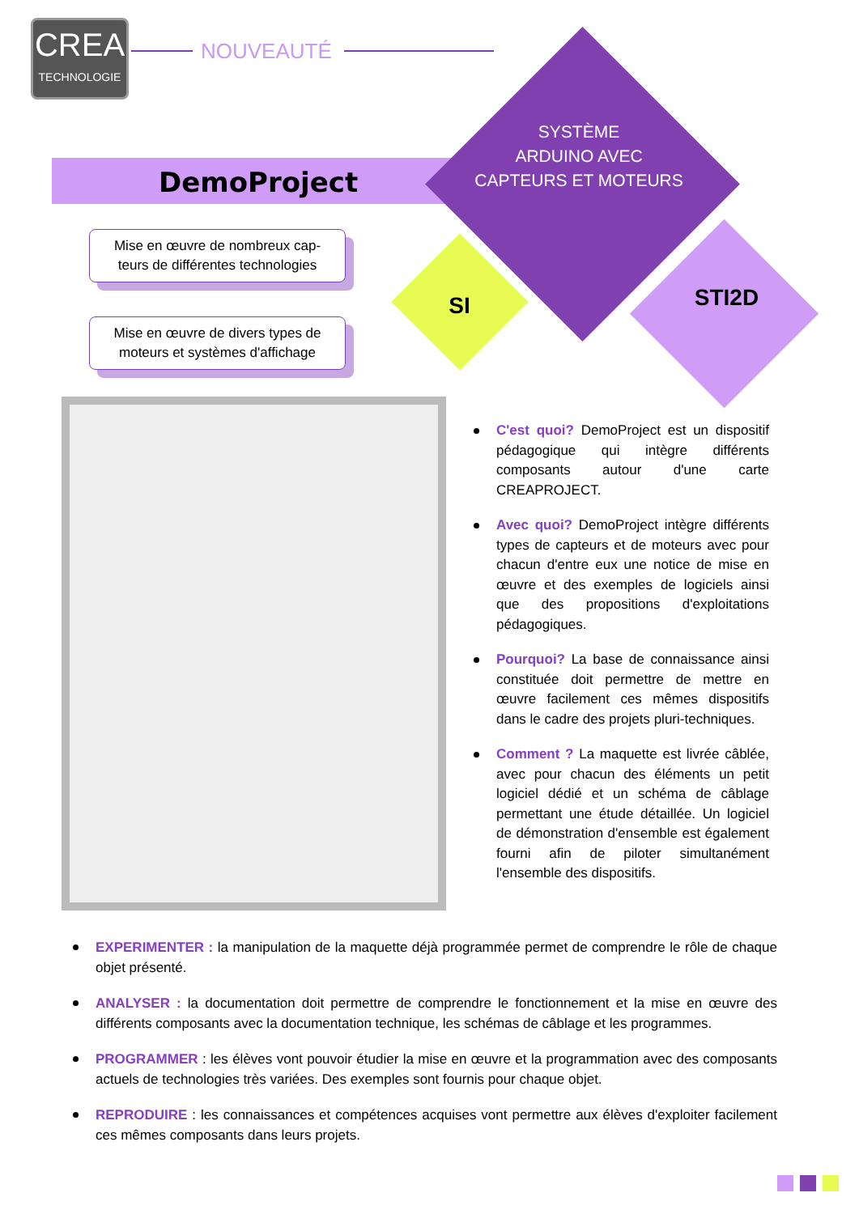CREA
TECHNOLOGIE
NOUVEAUTÉ
DemoProject
SYSTÈME
ARDUINO AVEC
CAPTEURS ET MOTEURS
SI STI2D
Mise en œuvre de nombreux cap-
teurs de différentes technologies
Mise en œuvre de divers types de
moteurs et systèmes d'affichage
C'est quoi? DemoProject est un dispositif pédagogique qui intègre différents composants autour d'une carte CREAPROJECT.
Avec quoi? DemoProject intègre différents types de capteurs et de moteurs avec pour chacun d'entre eux une notice de mise en œuvre et des exemples de logiciels ainsi que des propositions d'exploitations pédagogiques.
Pourquoi? La base de connaissance ainsi constituée doit permettre de mettre en œuvre facilement ces mêmes dispositifs dans le cadre des projets pluri-techniques.
Comment ? La maquette est livrée câblée, avec pour chacun des éléments un petit logiciel dédié et un schéma de câblage permettant une étude détaillée. Un logiciel de démonstration d'ensemble est également fourni afin de piloter simultanément l'ensemble des dispositifs.
EXPERIMENTER : la manipulation de la maquette déjà programmée permet de comprendre le rôle de chaque objet présenté.
ANALYSER : la documentation doit permettre de comprendre le fonctionnement et la mise en œuvre des différents composants avec la documentation technique, les schémas de câblage et les programmes.
PROGRAMMER : les élèves vont pouvoir étudier la mise en œuvre et la programmation avec des composants actuels de technologies très variées. Des exemples sont fournis pour chaque objet.
REPRODUIRE : les connaissances et compétences acquises vont permettre aux élèves d'exploiter facilement ces mêmes composants dans leurs projets.